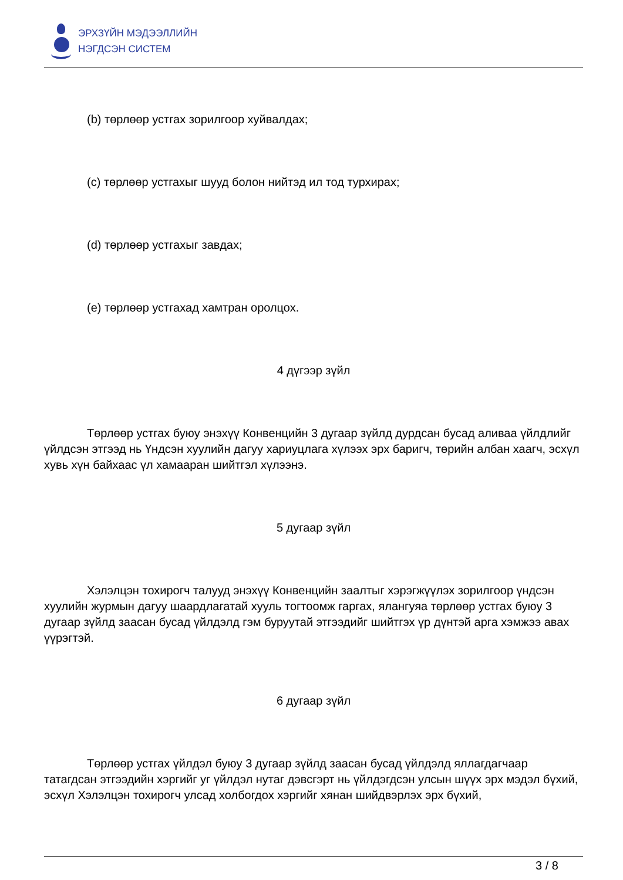ЭРХЗҮЙН МЭДЭЭЛЛИЙН
НЭГДСЭН СИСТЕМ
(b) төрлөөр устгах зорилгоор хуйвалдах;
(c) төрлөөр устгахыг шууд болон нийтэд ил тод турхирах;
(d) төрлөөр устгахыг завдах;
(e) төрлөөр устгахад хамтран оролцох.
4 дүгээр зүйл
Төрлөөр устгах буюу энэхүү Конвенцийн 3 дугаар зүйлд дурдсан бусад аливаа үйлдлийг үйлдсэн этгээд нь Үндсэн хуулийн дагуу хариуцлага хүлээх эрх баригч, төрийн албан хаагч, эсхүл хувь хүн байхаас үл хамааран шийтгэл хүлээнэ.
5 дугаар зүйл
Хэлэлцэн тохирогч талууд энэхүү Конвенцийн заалтыг хэрэгжүүлэх зорилгоор үндсэн хуулийн журмын дагуу шаардлагатай хууль тогтоомж гаргах, ялангуяа төрлөөр устгах буюу 3 дугаар зүйлд заасан бусад үйлдэлд гэм буруутай этгээдийг шийтгэх үр дүнтэй арга хэмжээ авах үүрэгтэй.
6 дугаар зүйл
Төрлөөр устгах үйлдэл буюу 3 дугаар зүйлд заасан бусад үйлдэлд яллагдагчаар татагдсан этгээдийн хэргийг уг үйлдэл нутаг дэвсгэрт нь үйлдэгдсэн улсын шүүх эрх мэдэл бүхий, эсхүл Хэлэлцэн тохирогч улсад холбогдох хэргийг хянан шийдвэрлэх эрх бүхий,
3 / 8